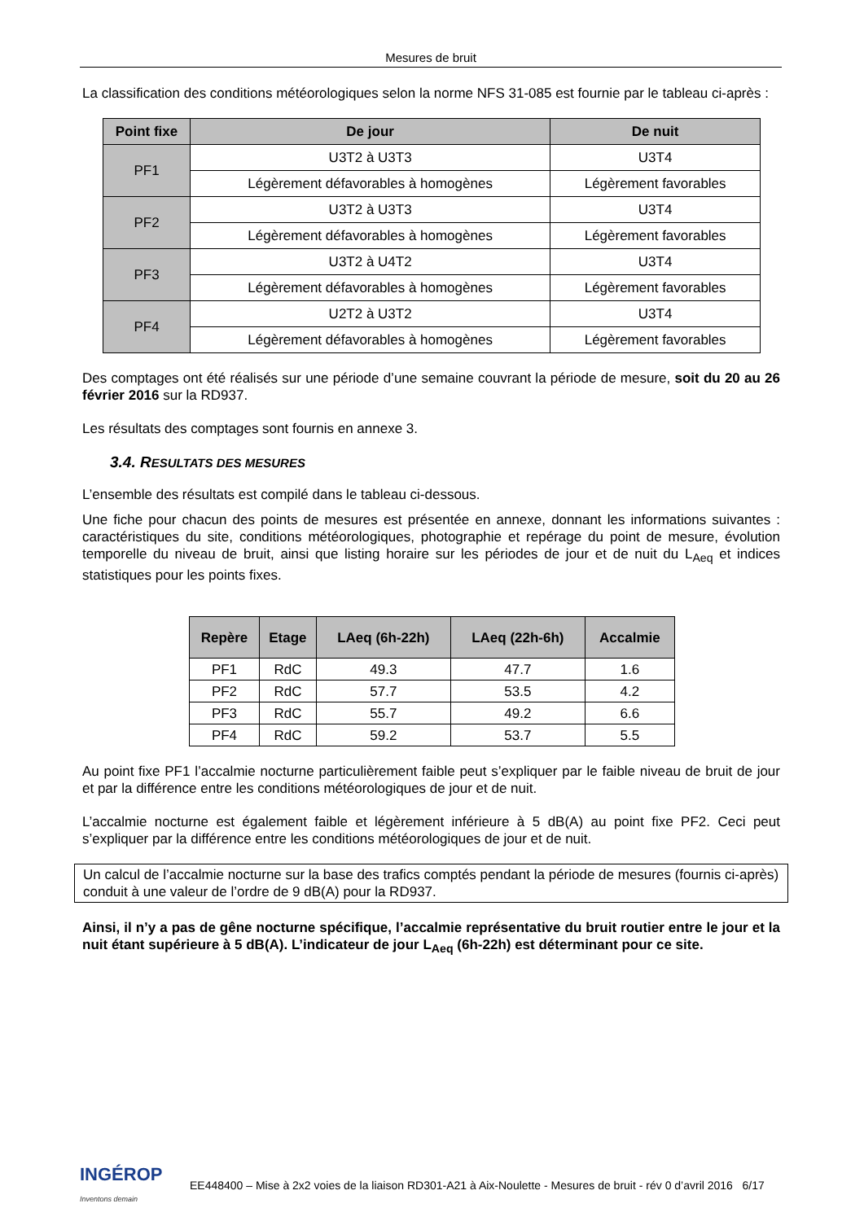Mesures de bruit
La classification des conditions météorologiques selon la norme NFS 31-085 est fournie par le tableau ci-après :
| Point fixe | De jour | De nuit |
| --- | --- | --- |
| PF1 | U3T2 à U3T3 | U3T4 |
| | Légèrement défavorables à homogènes | Légèrement favorables |
| PF2 | U3T2 à U3T3 | U3T4 |
| | Légèrement défavorables à homogènes | Légèrement favorables |
| PF3 | U3T2 à U4T2 | U3T4 |
| | Légèrement défavorables à homogènes | Légèrement favorables |
| PF4 | U2T2 à U3T2 | U3T4 |
| | Légèrement défavorables à homogènes | Légèrement favorables |
Des comptages ont été réalisés sur une période d’une semaine couvrant la période de mesure, soit du 20 au 26 février 2016 sur la RD937.
Les résultats des comptages sont fournis en annexe 3.
3.4. RESULTATS DES MESURES
L’ensemble des résultats est compilé dans le tableau ci-dessous.
Une fiche pour chacun des points de mesures est présentée en annexe, donnant les informations suivantes : caractéristiques du site, conditions météorologiques, photographie et repérage du point de mesure, évolution temporelle du niveau de bruit, ainsi que listing horaire sur les périodes de jour et de nuit du L<sub>Aeq</sub> et indices statistiques pour les points fixes.
| Repère | Etage | LAeq (6h-22h) | LAeq (22h-6h) | Accalmie |
| --- | --- | --- | --- | --- |
| PF1 | RdC | 49.3 | 47.7 | 1.6 |
| PF2 | RdC | 57.7 | 53.5 | 4.2 |
| PF3 | RdC | 55.7 | 49.2 | 6.6 |
| PF4 | RdC | 59.2 | 53.7 | 5.5 |
Au point fixe PF1 l’accalmie nocturne particulièrement faible peut s’expliquer par le faible niveau de bruit de jour et par la différence entre les conditions météorologiques de jour et de nuit.
L’accalmie nocturne est également faible et légèrement inférieure à 5 dB(A) au point fixe PF2. Ceci peut s’expliquer par la différence entre les conditions météorologiques de jour et de nuit.
Un calcul de l’accalmie nocturne sur la base des trafics comptés pendant la période de mesures (fournis ci-après) conduit à une valeur de l’ordre de 9 dB(A) pour la RD937.
Ainsi, il n’y a pas de gêne nocturne spécifique, l’accalmie représentative du bruit routier entre le jour et la nuit étant supérieure à 5 dB(A). L’indicateur de jour L<sub>Aeq</sub> (6h-22h) est déterminant pour ce site.
INGÉROP
Inventons demain
EE448400 – Mise à 2x2 voies de la liaison RD301-A21 à Aix-Noulette - Mesures de bruit - rév 0 d’avril 2016 6/17